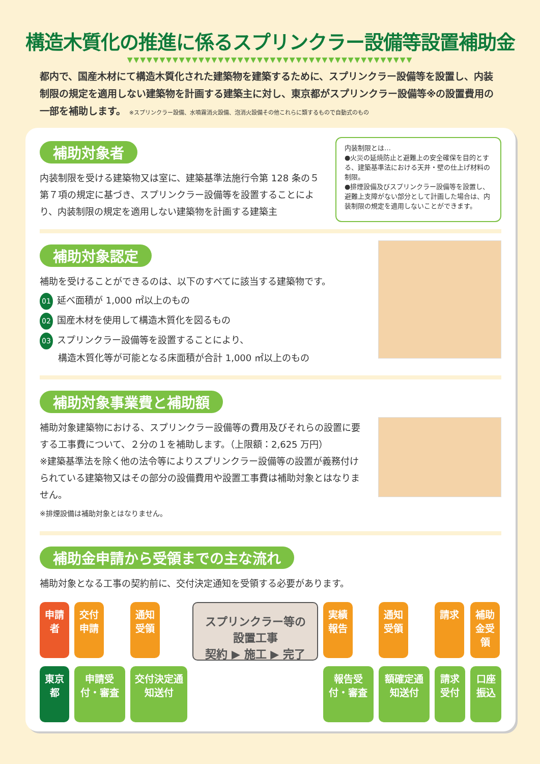構造木質化の推進に係るスプリンクラー設備等設置補助金
▼▼▼▼▼▼▼▼▼▼▼▼▼▼▼▼▼▼▼▼▼▼▼▼▼▼▼▼▼▼▼▼▼▼▼▼▼▼▼▼▼▼▼▼
都内で、国産木材にて構造木質化された建築物を建築するために、スプリンクラー設備等を設置し、内装制限の規定を適用しない建築物を計画する建築主に対し、東京都がスプリンクラー設備等※の設置費用の一部を補助します。 ※スプリンクラー設備、水噴霧消火設備、泡消火設備その他これらに類するもので自動式のもの
補助対象者
内装制限を受ける建築物又は室に、建築基準法施行令第 128 条の５第７項の規定に基づき、スプリンクラー設備等を設置することにより、内装制限の規定を適用しない建築物を計画する建築主
内装制限とは…
●火災の延焼防止と避難上の安全確保を目的とする、建築基準法における天井・壁の仕上げ材料の制限。
●排煙設備及びスプリンクラー設備等を設置し、避難上支障がない部分として計画した場合は、内装制限の規定を適用しないことができます。
補助対象認定
補助を受けることができるのは、以下のすべてに該当する建築物です。
01 延べ面積が 1,000 ㎡以上のもの
02 国産木材を使用して構造木質化を図るもの
03 スプリンクラー設備等を設置することにより、
　　構造木質化等が可能となる床面積が合計 1,000 ㎡以上のもの
補助対象事業費と補助額
補助対象建築物における、スプリンクラー設備等の費用及びそれらの設置に要する工事費について、２分の１を補助します。（上限額：2,625 万円）
※建築基準法を除く他の法令等によりスプリンクラー設備等の設置が義務付けられている建築物又はその部分の設備費用や設置工事費は補助対象とはなりません。
※排煙設備は補助対象とはなりません。
補助金申請から受領までの主な流れ
補助対象となる工事の契約前に、交付決定通知を受領する必要があります。
申請者
東京都
交付申請
申請受付・審査
通知受領
交付決定通知送付
スプリンクラー等の設置工事
契約 ▶ 施工 ▶ 完了
実績報告
報告受付・審査
通知受領
額確定通知送付
請求
請求受付
補助金受領
口座振込